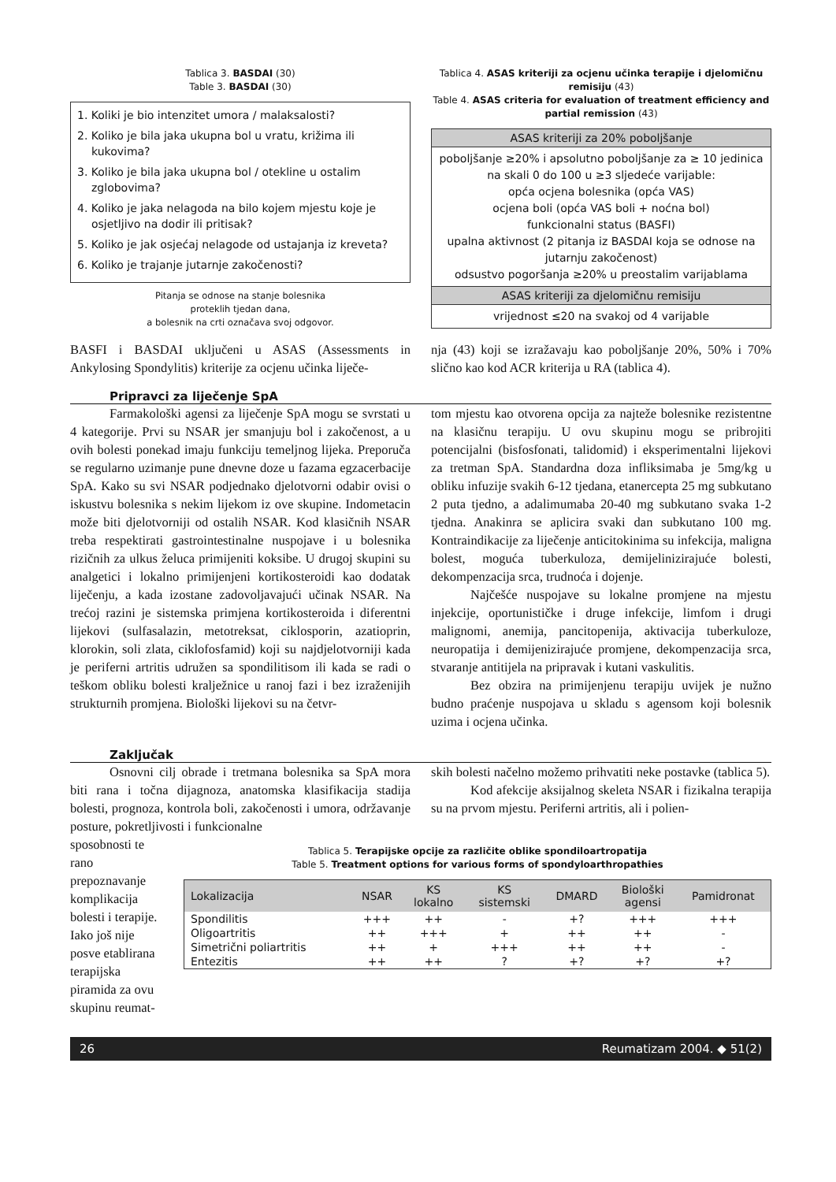Tablica 3. BASDAI (30)
Table 3. BASDAI (30)
1. Koliki je bio intenzitet umora / malaksalosti?
2. Koliko je bila jaka ukupna bol u vratu, križima ili kukovima?
3. Koliko je bila jaka ukupna bol / otekline u ostalim zglobovima?
4. Koliko je jaka nelagoda na bilo kojem mjestu koje je osjetljivo na dodir ili pritisak?
5. Koliko je jak osjećaj nelagode od ustajanja iz kreveta?
6. Koliko je trajanje jutarnje zakočenosti?
Pitanja se odnose na stanje bolesnika
proteklih tjedan dana,
a bolesnik na crti označava svoj odgovor.
Tablica 4. ASAS kriteriji za ocjenu učinka terapije i djelomičnu remisiju (43)
Table 4. ASAS criteria for evaluation of treatment efficiency and partial remission (43)
| ASAS kriteriji za 20% poboljšanje |
| --- |
| poboljšanje ≥20% i apsolutno poboljšanje za ≥ 10 jedinica na skali 0 do 100 u ≥3 sljedeće varijable: opća ocjena bolesnika (opća VAS) ocjena boli (opća VAS boli + noćna bol) funkcionalni status (BASFI) upalna aktivnost (2 pitanja iz BASDAI koja se odnose na jutarnju zakočenost) odsustvo pogoršanja ≥20% u preostalim varijablama |
| ASAS kriteriji za djelomičnu remisiju |
| vrijednost ≤20 na svakoj od 4 varijable |
BASFI i BASDAI uključeni u ASAS (Assessments in Ankylosing Spondylitis) kriterije za ocjenu učinka liječe-
nja (43) koji se izražavaju kao poboljšanje 20%, 50% i 70% slično kao kod ACR kriterija u RA (tablica 4).
Pripravci za liječenje SpA
Farmakološki agensi za liječenje SpA mogu se svrstati u 4 kategorije. Prvi su NSAR jer smanjuju bol i zakočenost, a u ovih bolesti ponekad imaju funkciju temeljnog lijeka. Preporuča se regularno uzimanje pune dnevne doze u fazama egzacerbacije SpA. Kako su svi NSAR podjednako djelotvorni odabir ovisi o iskustvu bolesnika s nekim lijekom iz ove skupine. Indometacin može biti djelotvorniji od ostalih NSAR. Kod klasičnih NSAR treba respektirati gastrointestinalne nuspojave i u bolesnika rizičnih za ulkus želuca primijeniti koksibe. U drugoj skupini su analgetici i lokalno primijenjeni kortikosteroidi kao dodatak liječenju, a kada izostane zadovoljavajući učinak NSAR. Na trećoj razini je sistemska primjena kortikosteroida i diferentni lijekovi (sulfasalazin, metotreksat, ciklosporin, azatioprin, klorokin, soli zlata, ciklofosfamid) koji su najdjelotvorniji kada je periferni artritis udružen sa spondilitisom ili kada se radi o teškom obliku bolesti kralježnice u ranoj fazi i bez izraženijih strukturnih promjena. Biološki lijekovi su na četvr-
tom mjestu kao otvorena opcija za najteže bolesnike rezistentne na klasičnu terapiju. U ovu skupinu mogu se pribrojiti potencijalni (bisfosfonati, talidomid) i eksperimentalni lijekovi za tretman SpA. Standardna doza infliksimaba je 5mg/kg u obliku infuzije svakih 6-12 tjedana, etanercepta 25 mg subkutano 2 puta tjedno, a adalimumaba 20-40 mg subkutano svaka 1-2 tjedna. Anakinra se aplicira svaki dan subkutano 100 mg. Kontraindikacije za liječenje anticitokinima su infekcija, maligna bolest, moguća tuberkuloza, demijelinizirajuće bolesti, dekompenzacija srca, trudnoća i dojenje.
Najčešće nuspojave su lokalne promjene na mjestu injekcije, oportunističke i druge infekcije, limfom i drugi malignomi, anemija, pancitopenija, aktivacija tuberkuloze, neuropatija i demijenizirajuće promjene, dekompenzacija srca, stvaranje antitijela na pripravak i kutani vaskulitis.
Bez obzira na primijenjenu terapiju uvijek je nužno budno praćenje nuspojava u skladu s agensom koji bolesnik uzima i ocjena učinka.
Zaključak
Osnovni cilj obrade i tretmana bolesnika sa SpA mora biti rana i točna dijagnoza, anatomska klasifikacija stadija bolesti, prognoza, kontrola boli, zakočenosti i umora, održavanje posture, pokretljivosti i funkcionalne
skih bolesti načelno možemo prihvatiti neke postavke (tablica 5).
Kod afekcije aksijalnog skeleta NSAR i fizikalna terapija su na prvom mjestu. Periferni artritis, ali i polien-
sposobnosti te rano prepoznavanje komplikacija bolesti i terapije. Iako još nije posve etablirana terapijska piramida za ovu skupinu reumat-
Tablica 5. Terapijske opcije za različite oblike spondiloartropatija
Table 5. Treatment options for various forms of spondyloarthropathies
| Lokalizacija | NSAR | KS lokalno | KS sistemski | DMARD | Biološki agensi | Pamidronat |
| --- | --- | --- | --- | --- | --- | --- |
| Spondilitis | +++ | ++ | - | +? | +++ | +++ |
| Oligoartritis | ++ | +++ | + | ++ | ++ | - |
| Simetrični poliartritis | ++ | + | +++ | ++ | ++ | - |
| Entezitis | ++ | ++ | ? | +? | +? | +? |
26 Reumatizam 2004. ◆ 51(2)